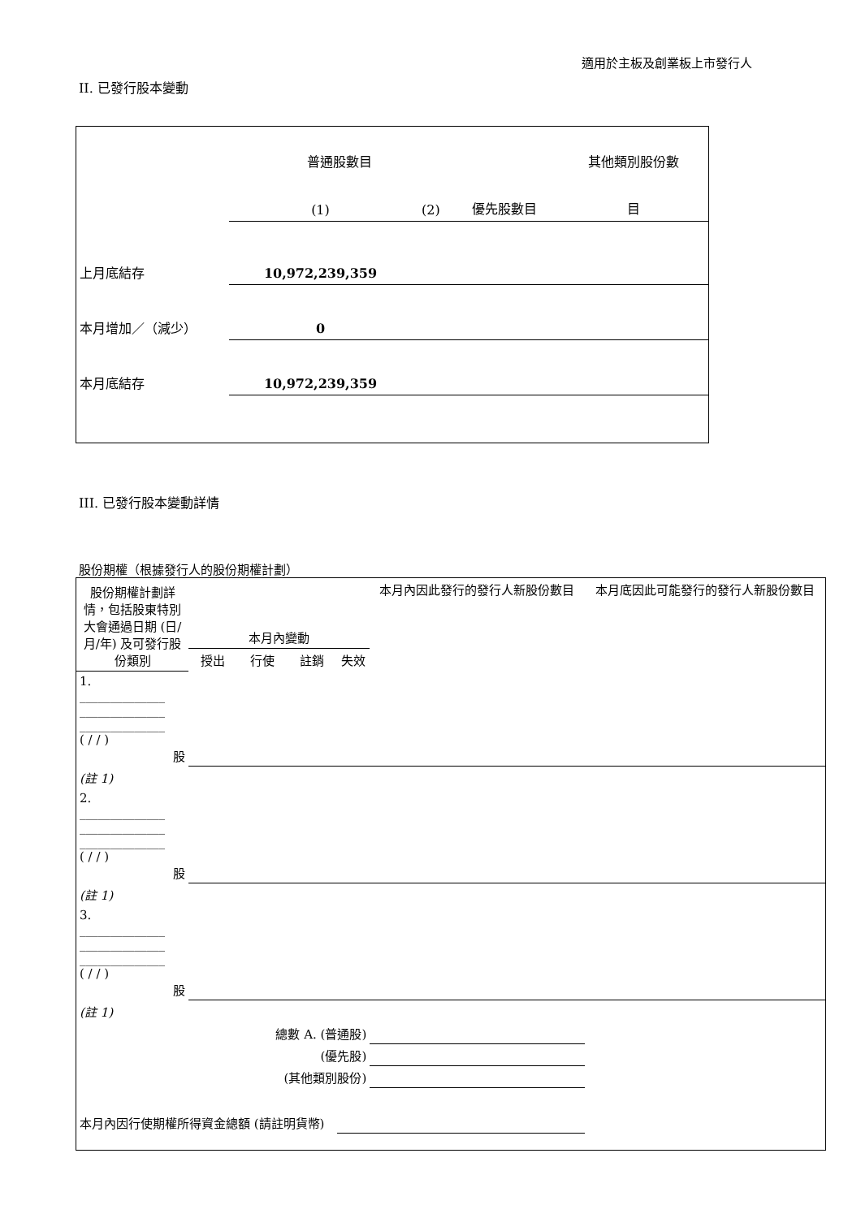適用於主板及創業板上市發行人
II. 已發行股本變動
| | 普通股數目 | | | 其他類別股份數 |
| | (1) | (2) | 優先股數目 | 目 |
| 上月底結存 | 10,972,239,359 | | | |
| 本月增加／（減少） | 0 | | | |
| 本月底結存 | 10,972,239,359 | | | |
III. 已發行股本變動詳情
股份期權（根據發行人的股份期權計劃）
| 股份期權計劃詳情，包括股東特別大會通過日期 (日/月/年) 及可發行股份類別 | 本月內變動 | | | | 本月內因此發行的發行人新股份數目 | 本月底因此可能發行的發行人新股份數目 |
| | 授出 | 行使 | 註銷 | 失效 | | |
| 1. ______________ ______________ ______________ ( / / ) 股 | | | | | | |
| (註 1) | | | | | | |
| 2. ______________ ______________ ______________ ( / / ) 股 | | | | | | |
| (註 1) | | | | | | |
| 3. ______________ ______________ ______________ ( / / ) 股 | | | | | | |
| (註 1) | | | | | | |
| 總數 A. (普通股) | | | | | | |
| (優先股) | | | | | | |
| (其他類別股份) | | | | | | |
| 本月內因行使期權所得資金總額 (請註明貨幣) | | | | | | |